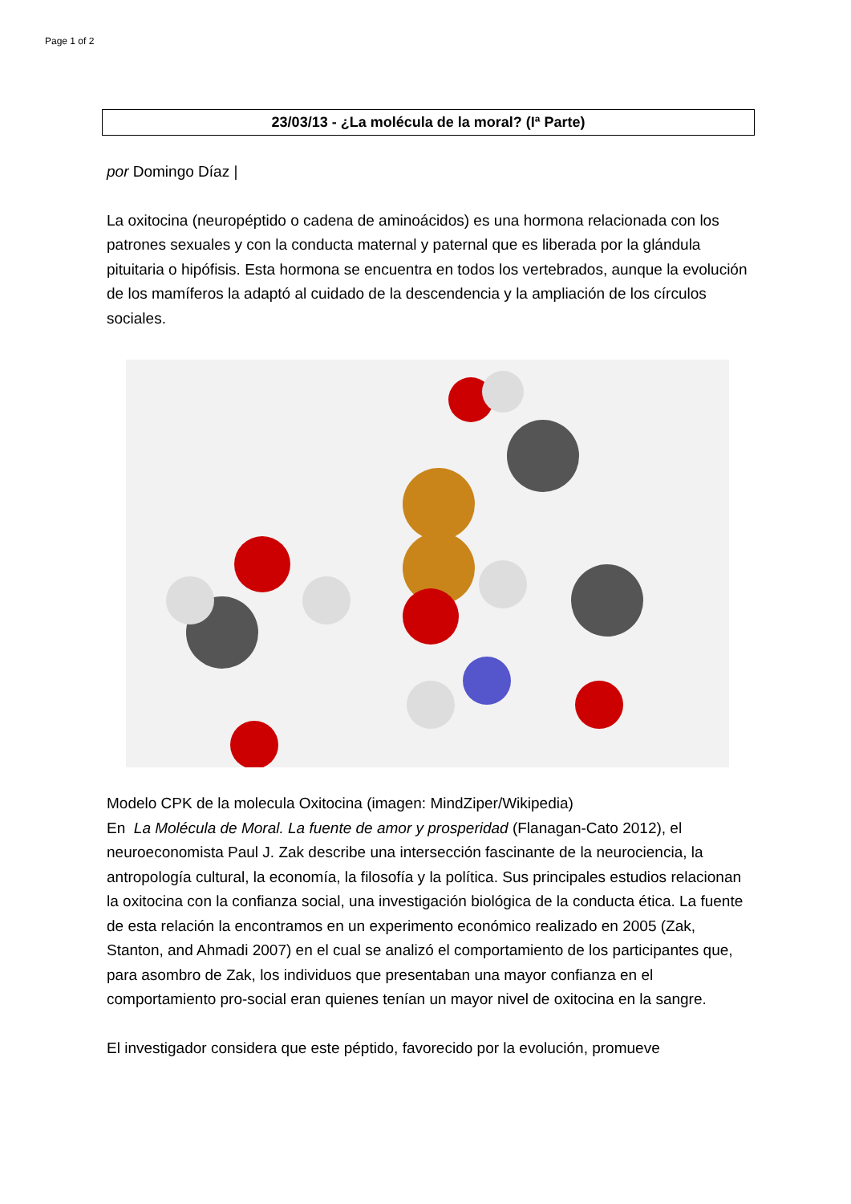Page 1 of 2
23/03/13 - ¿La molécula de la moral? (Iª Parte)
por Domingo Díaz |
La oxitocina (neuropéptido o cadena de aminoácidos) es una hormona relacionada con los patrones sexuales y con la conducta maternal y paternal que es liberada por la glándula pituitaria o hipófisis. Esta hormona se encuentra en todos los vertebrados, aunque la evolución de los mamíferos la adaptó al cuidado de la descendencia y la ampliación de los círculos sociales.
Modelo CPK de la molecula Oxitocina (imagen: MindZiper/Wikipedia)
En La Molécula de Moral. La fuente de amor y prosperidad (Flanagan-Cato 2012), el neuroeconomista Paul J. Zak describe una intersección fascinante de la neurociencia, la antropología cultural, la economía, la filosofía y la política. Sus principales estudios relacionan la oxitocina con la confianza social, una investigación biológica de la conducta ética. La fuente de esta relación la encontramos en un experimento económico realizado en 2005 (Zak, Stanton, and Ahmadi 2007) en el cual se analizó el comportamiento de los participantes que, para asombro de Zak, los individuos que presentaban una mayor confianza en el comportamiento pro-social eran quienes tenían un mayor nivel de oxitocina en la sangre.
El investigador considera que este péptido, favorecido por la evolución, promueve